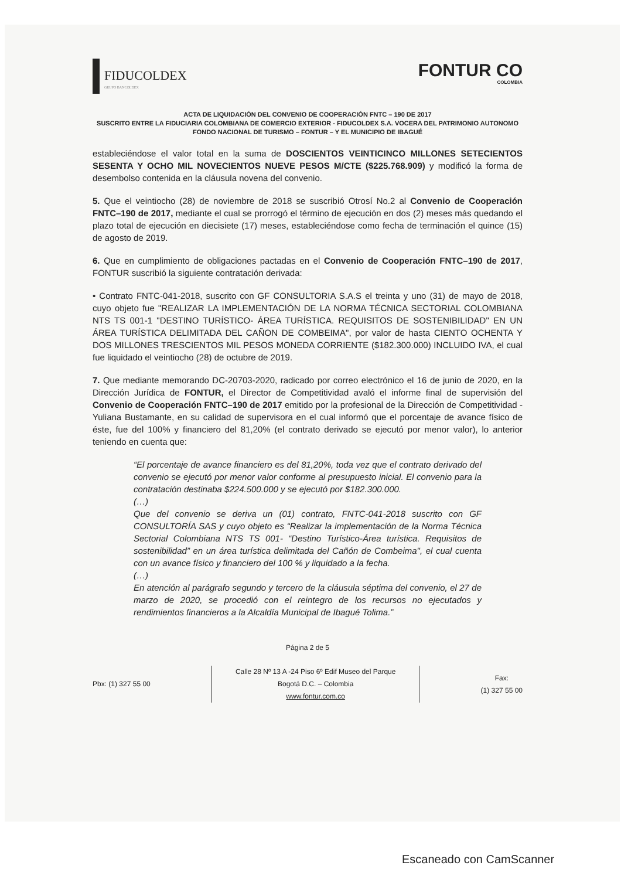FIDUCOLDEX
GRUPO BANCOLDEX
FONTUR CO
COLOMBIA
ACTA DE LIQUIDACIÓN DEL CONVENIO DE COOPERACIÓN FNTC – 190 DE 2017
SUSCRITO ENTRE LA FIDUCIARIA COLOMBIANA DE COMERCIO EXTERIOR - FIDUCOLDEX S.A. VOCERA DEL PATRIMONIO AUTONOMO FONDO NACIONAL DE TURISMO – FONTUR – Y EL MUNICIPIO DE IBAGUÉ
estableciéndose el valor total en la suma de DOSCIENTOS VEINTICINCO MILLONES SETECIENTOS SESENTA Y OCHO MIL NOVECIENTOS NUEVE PESOS M/CTE ($225.768.909) y modificó la forma de desembolso contenida en la cláusula novena del convenio.
5. Que el veintiocho (28) de noviembre de 2018 se suscribió Otrosí No.2 al Convenio de Cooperación FNTC–190 de 2017, mediante el cual se prorrogó el término de ejecución en dos (2) meses más quedando el plazo total de ejecución en diecisiete (17) meses, estableciéndose como fecha de terminación el quince (15) de agosto de 2019.
6. Que en cumplimiento de obligaciones pactadas en el Convenio de Cooperación FNTC–190 de 2017, FONTUR suscribió la siguiente contratación derivada:
• Contrato FNTC-041-2018, suscrito con GF CONSULTORIA S.A.S el treinta y uno (31) de mayo de 2018, cuyo objeto fue "REALIZAR LA IMPLEMENTACIÓN DE LA NORMA TÉCNICA SECTORIAL COLOMBIANA NTS TS 001-1 "DESTINO TURÍSTICO- ÁREA TURÍSTICA. REQUISITOS DE SOSTENIBILIDAD" EN UN ÁREA TURÍSTICA DELIMITADA DEL CAÑON DE COMBEIMA", por valor de hasta CIENTO OCHENTA Y DOS MILLONES TRESCIENTOS MIL PESOS MONEDA CORRIENTE ($182.300.000) INCLUIDO IVA, el cual fue liquidado el veintiocho (28) de octubre de 2019.
7. Que mediante memorando DC-20703-2020, radicado por correo electrónico el 16 de junio de 2020, en la Dirección Jurídica de FONTUR, el Director de Competitividad avaló el informe final de supervisión del Convenio de Cooperación FNTC–190 de 2017 emitido por la profesional de la Dirección de Competitividad - Yuliana Bustamante, en su calidad de supervisora en el cual informó que el porcentaje de avance físico de éste, fue del 100% y financiero del 81,20% (el contrato derivado se ejecutó por menor valor), lo anterior teniendo en cuenta que:
“El porcentaje de avance financiero es del 81,20%, toda vez que el contrato derivado del convenio se ejecutó por menor valor conforme al presupuesto inicial. El convenio para la contratación destinaba $224.500.000 y se ejecutó por $182.300.000.
(…)
Que del convenio se deriva un (01) contrato, FNTC-041-2018 suscrito con GF CONSULTORÍA SAS y cuyo objeto es “Realizar la implementación de la Norma Técnica Sectorial Colombiana NTS TS 001- “Destino Turístico-Área turística. Requisitos de sostenibilidad” en un área turística delimitada del Cañón de Combeima", el cual cuenta con un avance físico y financiero del 100 % y liquidado a la fecha.
(…)
En atención al parágrafo segundo y tercero de la cláusula séptima del convenio, el 27 de marzo de 2020, se procedió con el reintegro de los recursos no ejecutados y rendimientos financieros a la Alcaldía Municipal de Ibagué Tolima.”
Página 2 de 5
Pbx: (1) 327 55 00
Calle 28 Nº 13 A -24 Piso 6º Edif Museo del Parque
Bogotá D.C. – Colombia
www.fontur.com.co
Fax:
(1) 327 55 00
Escaneado con CamScanner